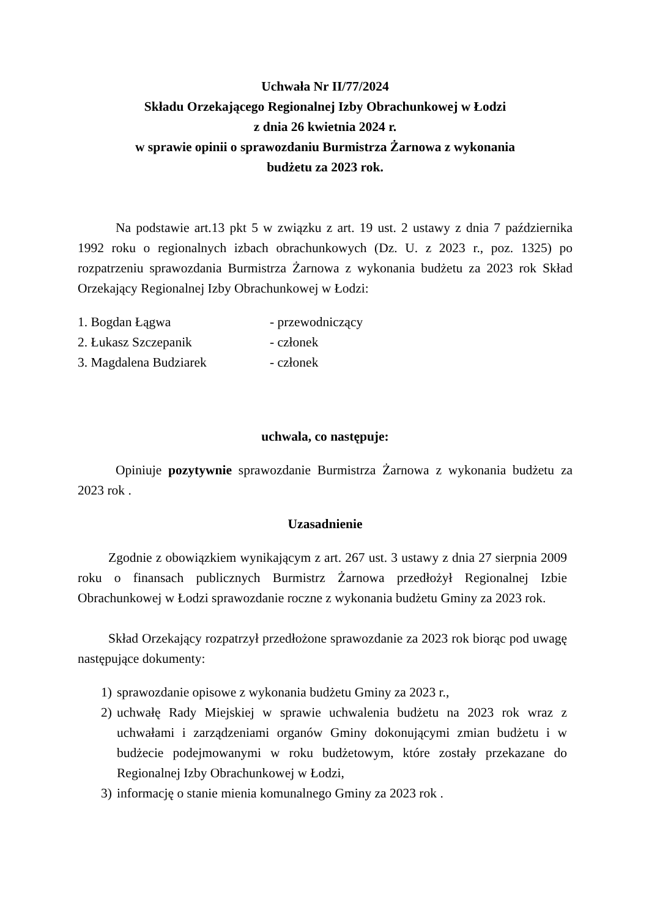Uchwała Nr II/77/2024
Składu Orzekającego Regionalnej Izby Obrachunkowej w Łodzi
z dnia 26 kwietnia 2024 r.
w sprawie opinii o sprawozdaniu Burmistrza Żarnowa z wykonania
budżetu za 2023 rok.
Na podstawie art.13 pkt 5 w związku z art. 19 ust. 2 ustawy z dnia 7 października 1992 roku o regionalnych izbach obrachunkowych (Dz. U. z 2023 r., poz. 1325) po rozpatrzeniu sprawozdania Burmistrza Żarnowa z wykonania budżetu za 2023 rok Skład Orzekający Regionalnej Izby Obrachunkowej w Łodzi:
| 1. Bogdan Łągwa | - przewodniczący |
| 2. Łukasz Szczepanik | - członek |
| 3. Magdalena Budziarek | - członek |
uchwala, co następuje:
Opiniuje pozytywnie sprawozdanie Burmistrza Żarnowa z wykonania budżetu za 2023 rok .
Uzasadnienie
Zgodnie z obowiązkiem wynikającym z art. 267 ust. 3 ustawy z dnia 27 sierpnia 2009 roku o finansach publicznych Burmistrz Żarnowa przedłożył Regionalnej Izbie Obrachunkowej w Łodzi sprawozdanie roczne z wykonania budżetu Gminy za 2023 rok.
Skład Orzekający rozpatrzył przedłożone sprawozdanie za 2023 rok biorąc pod uwagę następujące dokumenty:
1) sprawozdanie opisowe z wykonania budżetu Gminy za 2023 r.,
2) uchwałę Rady Miejskiej w sprawie uchwalenia budżetu na 2023 rok wraz z uchwałami i zarządzeniami organów Gminy dokonującymi zmian budżetu i w budżecie podejmowanymi w roku budżetowym, które zostały przekazane do Regionalnej Izby Obrachunkowej w Łodzi,
3) informację o stanie mienia komunalnego Gminy za 2023 rok .